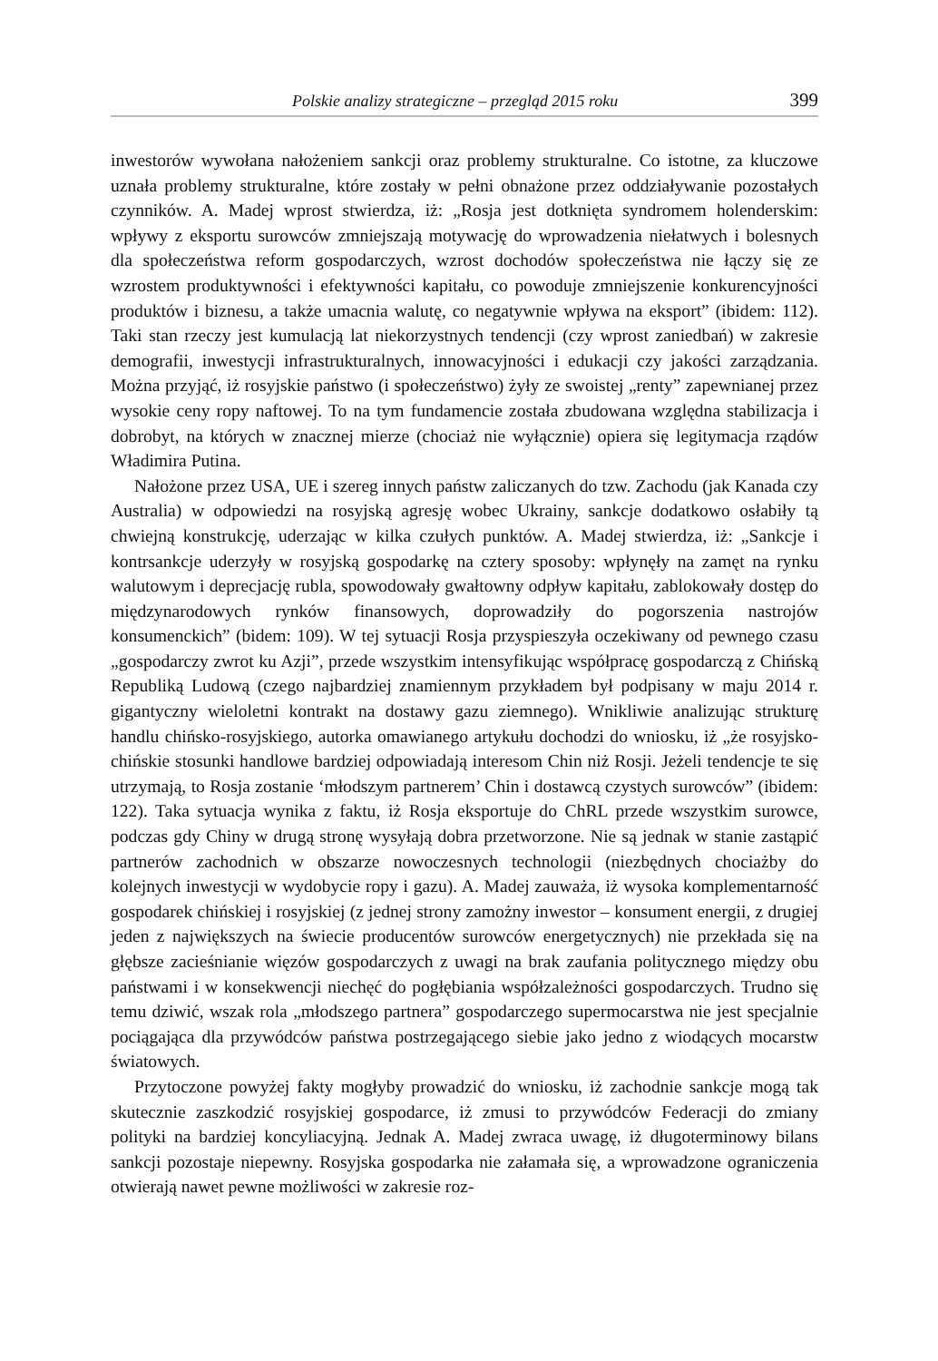Polskie analizy strategiczne – przegląd 2015 roku 399
inwestorów wywołana nałożeniem sankcji oraz problemy strukturalne. Co istotne, za kluczowe uznała problemy strukturalne, które zostały w pełni obnażone przez oddziaływanie pozostałych czynników. A. Madej wprost stwierdza, iż: „Rosja jest dotknięta syndromem holenderskim: wpływy z eksportu surowców zmniejszają motywację do wprowadzenia niełatwych i bolesnych dla społeczeństwa reform gospodarczych, wzrost dochodów społeczeństwa nie łączy się ze wzrostem produktywności i efektywności kapitału, co powoduje zmniejszenie konkurencyjności produktów i biznesu, a także umacnia walutę, co negatywnie wpływa na eksport” (ibidem: 112). Taki stan rzeczy jest kumulacją lat niekorzystnych tendencji (czy wprost zaniedbań) w zakresie demografii, inwestycji infrastrukturalnych, innowacyjności i edukacji czy jakości zarządzania. Można przyjąć, iż rosyjskie państwo (i społeczeństwo) żyły ze swoistej „renty” zapewnianej przez wysokie ceny ropy naftowej. To na tym fundamencie została zbudowana względna stabilizacja i dobrobyt, na których w znacznej mierze (chociaż nie wyłącznie) opiera się legitymacja rządów Władimira Putina.
Nałożone przez USA, UE i szereg innych państw zaliczanych do tzw. Zachodu (jak Kanada czy Australia) w odpowiedzi na rosyjską agresję wobec Ukrainy, sankcje dodatkowo osłabiły tą chwiejną konstrukcję, uderzając w kilka czułych punktów. A. Madej stwierdza, iż: „Sankcje i kontrsankcje uderzyły w rosyjską gospodarkę na cztery sposoby: wpłynęły na zamęt na rynku walutowym i deprecjację rubla, spowodowały gwałtowny odpływ kapitału, zablokowały dostęp do międzynarodowych rynków finansowych, doprowadziły do pogorszenia nastrojów konsumenckich” (bidem: 109). W tej sytuacji Rosja przyspieszyła oczekiwany od pewnego czasu „gospodarczy zwrot ku Azji”, przede wszystkim intensyfikując współpracę gospodarczą z Chińską Republiką Ludową (czego najbardziej znamiennym przykładem był podpisany w maju 2014 r. gigantyczny wieloletni kontrakt na dostawy gazu ziemnego). Wnikliwie analizując strukturę handlu chińsko-rosyjskiego, autorka omawianego artykułu dochodzi do wniosku, iż „że rosyjsko-chińskie stosunki handlowe bardziej odpowiadają interesom Chin niż Rosji. Jeżeli tendencje te się utrzymają, to Rosja zostanie ‘młodszym partnerem’ Chin i dostawcą czystych surowców” (ibidem: 122). Taka sytuacja wynika z faktu, iż Rosja eksportuje do ChRL przede wszystkim surowce, podczas gdy Chiny w drugą stronę wysyłają dobra przetworzone. Nie są jednak w stanie zastąpić partnerów zachodnich w obszarze nowoczesnych technologii (niezbędnych chociażby do kolejnych inwestycji w wydobycie ropy i gazu). A. Madej zauważa, iż wysoka komplementarność gospodarek chińskiej i rosyjskiej (z jednej strony zamożny inwestor – konsument energii, z drugiej jeden z największych na świecie producentów surowców energetycznych) nie przekłada się na głębsze zacieśnianie więzów gospodarczych z uwagi na brak zaufania politycznego między obu państwami i w konsekwencji niechęć do pogłębiania współzależności gospodarczych. Trudno się temu dziwić, wszak rola „młodszego partnera” gospodarczego supermocarstwa nie jest specjalnie pociągająca dla przywódców państwa postrzegającego siebie jako jedno z wiodących mocarstw światowych.
Przytoczone powyżej fakty mogłyby prowadzić do wniosku, iż zachodnie sankcje mogą tak skutecznie zaszkodzić rosyjskiej gospodarce, iż zmusi to przywódców Federacji do zmiany polityki na bardziej koncyliacyjną. Jednak A. Madej zwraca uwagę, iż długoterminowy bilans sankcji pozostaje niepewny. Rosyjska gospodarka nie załamała się, a wprowadzone ograniczenia otwierają nawet pewne możliwości w zakresie roz-